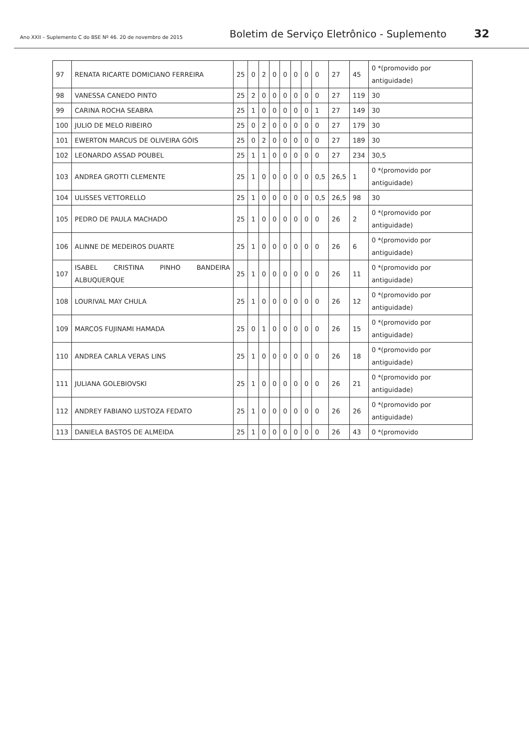Ano XXII – Suplemento C do BSE Nº 46. 20 de novembro de 2015 Boletim de Serviço Eletrônico - Suplemento 32
| 97 | RENATA RICARTE DOMICIANO FERREIRA | 25 | 0 | 2 | 0 | 0 | 0 | 0 | 0 | 27 | 45 | 0 *(promovido por antiguidade) |
| 98 | VANESSA CANEDO PINTO | 25 | 2 | 0 | 0 | 0 | 0 | 0 | 0 | 27 | 119 | 30 |
| 99 | CARINA ROCHA SEABRA | 25 | 1 | 0 | 0 | 0 | 0 | 0 | 1 | 27 | 149 | 30 |
| 100 | JULIO DE MELO RIBEIRO | 25 | 0 | 2 | 0 | 0 | 0 | 0 | 0 | 27 | 179 | 30 |
| 101 | EWERTON MARCUS DE OLIVEIRA GÓIS | 25 | 0 | 2 | 0 | 0 | 0 | 0 | 0 | 27 | 189 | 30 |
| 102 | LEONARDO ASSAD POUBEL | 25 | 1 | 1 | 0 | 0 | 0 | 0 | 0 | 27 | 234 | 30,5 |
| 103 | ANDREA GROTTI CLEMENTE | 25 | 1 | 0 | 0 | 0 | 0 | 0 | 0,5 | 26,5 | 1 | 0 *(promovido por antiguidade) |
| 104 | ULISSES VETTORELLO | 25 | 1 | 0 | 0 | 0 | 0 | 0 | 0,5 | 26,5 | 98 | 30 |
| 105 | PEDRO DE PAULA MACHADO | 25 | 1 | 0 | 0 | 0 | 0 | 0 | 0 | 26 | 2 | 0 *(promovido por antiguidade) |
| 106 | ALINNE DE MEDEIROS DUARTE | 25 | 1 | 0 | 0 | 0 | 0 | 0 | 0 | 26 | 6 | 0 *(promovido por antiguidade) |
| 107 | ISABEL CRISTINA PINHO BANDEIRA ALBUQUERQUE | 25 | 1 | 0 | 0 | 0 | 0 | 0 | 0 | 26 | 11 | 0 *(promovido por antiguidade) |
| 108 | LOURIVAL MAY CHULA | 25 | 1 | 0 | 0 | 0 | 0 | 0 | 0 | 26 | 12 | 0 *(promovido por antiguidade) |
| 109 | MARCOS FUJINAMI HAMADA | 25 | 0 | 1 | 0 | 0 | 0 | 0 | 0 | 26 | 15 | 0 *(promovido por antiguidade) |
| 110 | ANDREA CARLA VERAS LINS | 25 | 1 | 0 | 0 | 0 | 0 | 0 | 0 | 26 | 18 | 0 *(promovido por antiguidade) |
| 111 | JULIANA GOLEBIOVSKI | 25 | 1 | 0 | 0 | 0 | 0 | 0 | 0 | 26 | 21 | 0 *(promovido por antiguidade) |
| 112 | ANDREY FABIANO LUSTOZA FEDATO | 25 | 1 | 0 | 0 | 0 | 0 | 0 | 0 | 26 | 26 | 0 *(promovido por antiguidade) |
| 113 | DANIELA BASTOS DE ALMEIDA | 25 | 1 | 0 | 0 | 0 | 0 | 0 | 0 | 26 | 43 | 0 *(promovido |